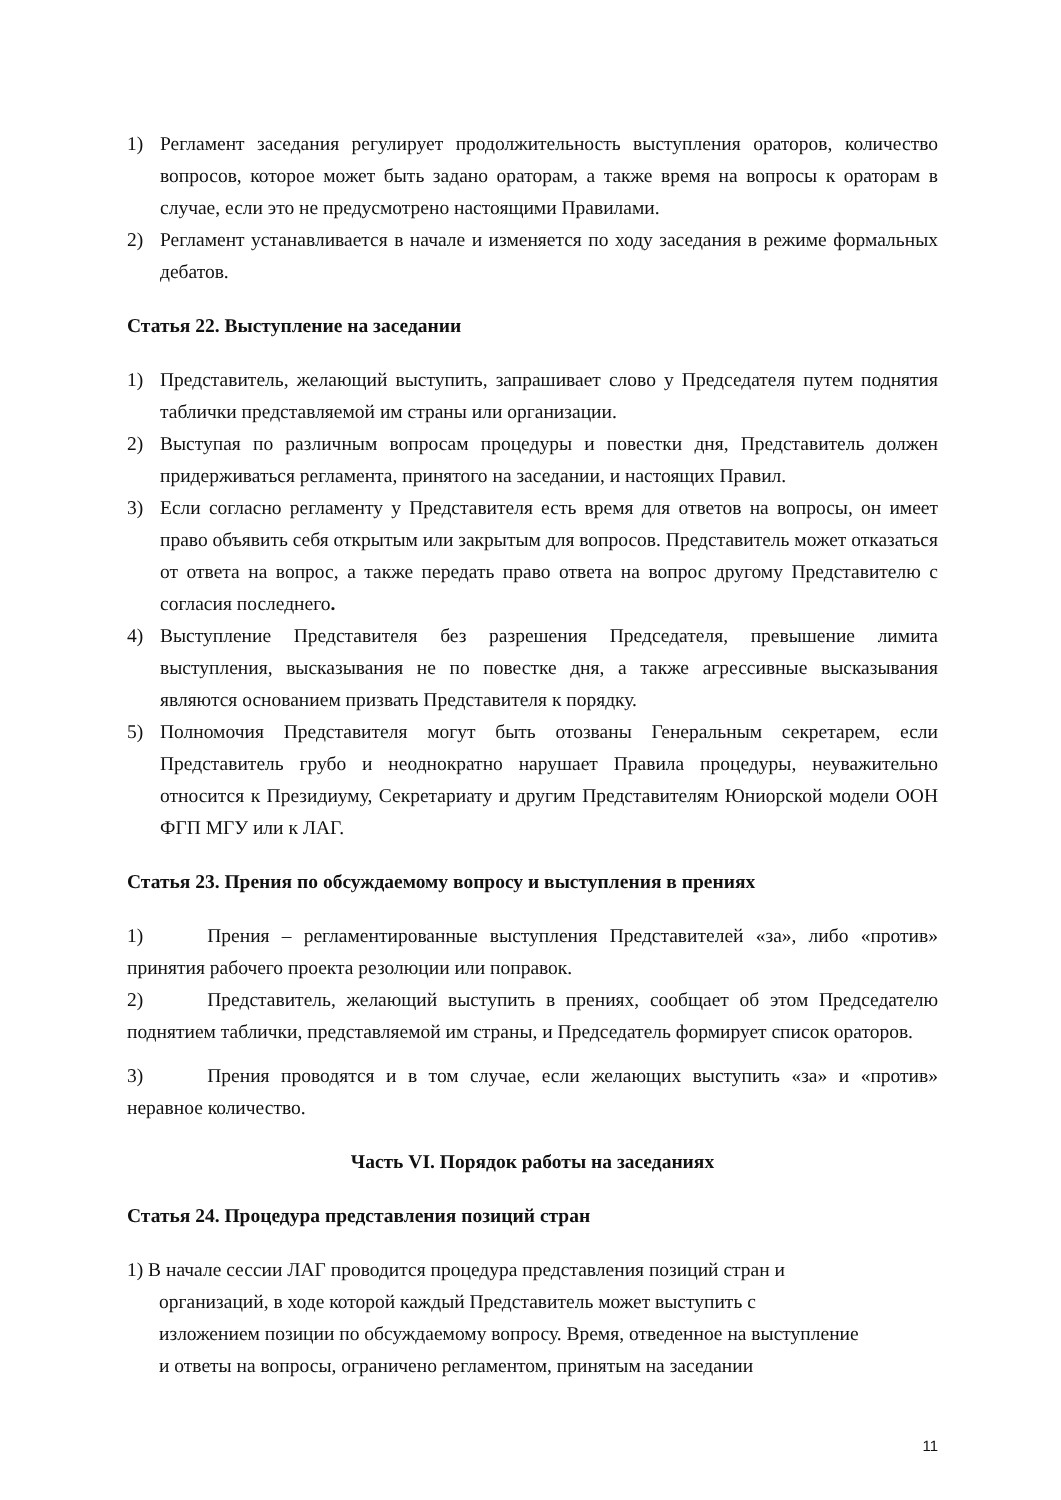1) Регламент заседания регулирует продолжительность выступления ораторов, количество вопросов, которое может быть задано ораторам, а также время на вопросы к ораторам в случае, если это не предусмотрено настоящими Правилами.
2) Регламент устанавливается в начале и изменяется по ходу заседания в режиме формальных дебатов.
Статья 22. Выступление на заседании
1) Представитель, желающий выступить, запрашивает слово у Председателя путем поднятия таблички представляемой им страны или организации.
2) Выступая по различным вопросам процедуры и повестки дня, Представитель должен придерживаться регламента, принятого на заседании, и настоящих Правил.
3) Если согласно регламенту у Представителя есть время для ответов на вопросы, он имеет право объявить себя открытым или закрытым для вопросов. Представитель может отказаться от ответа на вопрос, а также передать право ответа на вопрос другому Представителю с согласия последнего.
4) Выступление Представителя без разрешения Председателя, превышение лимита выступления, высказывания не по повестке дня, а также агрессивные высказывания являются основанием призвать Представителя к порядку.
5) Полномочия Представителя могут быть отозваны Генеральным секретарем, если Представитель грубо и неоднократно нарушает Правила процедуры, неуважительно относится к Президиуму, Секретариату и другим Представителям Юниорской модели ООН ФГП МГУ или к ЛАГ.
Статья 23. Прения по обсуждаемому вопросу и выступления в прениях
1) Прения – регламентированные выступления Представителей «за», либо «против» принятия рабочего проекта резолюции или поправок.
2) Представитель, желающий выступить в прениях, сообщает об этом Председателю поднятием таблички, представляемой им страны, и Председатель формирует список ораторов.
3) Прения проводятся и в том случае, если желающих выступить «за» и «против» неравное количество.
Часть VI. Порядок работы на заседаниях
Статья 24. Процедура представления позиций стран
1) В начале сессии ЛАГ проводится процедура представления позиций стран и
организаций, в ходе которой каждый Представитель может выступить с
изложением позиции по обсуждаемому вопросу. Время, отведенное на выступление
и ответы на вопросы, ограничено регламентом, принятым на заседании
11